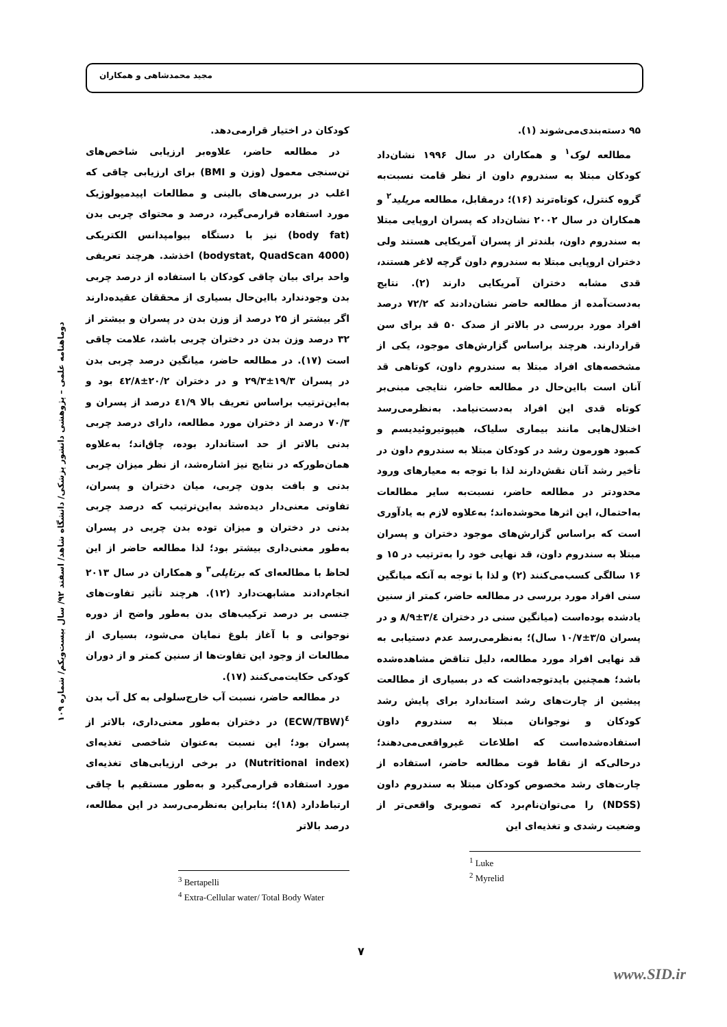مجید محمدشاهی و همکاران
۹۵ دسته‌بندی‌می‌شوند (۱).
مطالعه لوک<sup>۱</sup> و همکاران در سال ۱۹۹۶ نشان‌داد کودکان مبتلا به سندروم داون از نظر قامت نسبت‌به گروه کنترل، کوتاه‌ترند (۱۶)؛ درمقابل، مطالعه مریلید<sup>۲</sup> و همکاران در سال ۲۰۰۲ نشان‌داد که پسران اروپایی مبتلا به سندروم داون، بلندتر از پسران آمریکایی هستند ولی دختران اروپایی مبتلا به سندروم داون گرچه لاغر هستند، قدی مشابه دختران آمریکایی دارند (۲). نتایج به‌دست‌آمده از مطالعه حاضر نشان‌دادند که ۷۲/۲ درصد افراد مورد بررسی در بالاتر از صدک ۵۰ قد برای سن قراردارند. هرچند براساس گزارش‌های موجود، یکی از مشخصه‌های افراد مبتلا به سندروم داون، کوتاهی قد آنان است بااین‌حال در مطالعه حاضر، نتایجی مبنی‌بر کوتاه قدی این افراد به‌دست‌نیامد. به‌نظرمی‌رسد اختلال‌هایی مانند بیماری سلیاک، هیپوتیروئیدیسم و کمبود هورمون رشد در کودکان مبتلا به سندروم داون در تأخیر رشد آنان نقش‌دارند لذا با توجه به معیارهای ورود محدودتر در مطالعه حاضر، نسبت‌به سایر مطالعات به‌احتمال، این اثرها محوشده‌اند؛ به‌علاوه لازم به یادآوری است که براساس گزارش‌های موجود دختران و پسران مبتلا به سندروم داون، قد نهایی خود را به‌ترتیب در ۱۵ و ۱۶ سالگی کسب‌می‌کنند (۲) و لذا با توجه به آنکه میانگین سنی افراد مورد بررسی در مطالعه حاضر، کمتر از سنین یادشده بوده‌است (میانگین سنی در دختران ۳/٤±۸/۹ و در پسران ۳/۵±۱۰/۷ سال)؛ به‌نظرمی‌رسد عدم دستیابی به قد نهایی افراد مورد مطالعه، دلیل تناقض مشاهده‌شده باشد؛ همچنین بایدتوجه‌داشت که در بسیاری از مطالعت پیشین از چارت‌های رشد استاندارد برای پایش رشد کودکان و نوجوانان مبتلا به سندروم داون استفاده‌شده‌است که اطلاعات غیرواقعی‌می‌دهند؛ درحالی‌که از نقاط قوت مطالعه حاضر، استفاده از چارت‌های رشد مخصوص کودکان مبتلا به سندروم داون (NDSS) را می‌توان‌نام‌برد که تصویری واقعی‌تر از وضعیت رشدی و تغذیه‌ای این
<sup>1</sup> Luke
<sup>2</sup> Myrelid
کودکان در اختیار قرارمی‌دهد.
در مطالعه حاضر، علاوه‌بر ارزیابی شاخص‌های تن‌سنجی معمول (وزن و BMI) برای ارزیابی چاقی که اغلب در بررسی‌های بالینی و مطالعات اپیدمیولوژیک مورد استفاده قرارمی‌گیرد، درصد و محتوای چربی بدن (body fat) نیز با دستگاه بیوامپدانس الکتریکی (bodystat, QuadScan 4000) اخذشد. هرچند تعریفی واحد برای بیان چاقی کودکان با استفاده از درصد چربی بدن وجودندارد بااین‌حال بسیاری از محققان عقیده‌دارند اگر بیشتر از ۲۵ درصد از وزن بدن در پسران و بیشتر از ۳۲ درصد وزن بدن در دختران چربی باشد، علامت چاقی است (۱۷). در مطالعه حاضر، میانگین درصد چربی بدن در پسران ۱۹/۳±۲۹/۳ و در دختران ۲۰/۲±٤۲/۸ بود و به‌این‌ترتیب براساس تعریف بالا ٤۱/۹ درصد از پسران و ۷۰/۳ درصد از دختران مورد مطالعه، دارای درصد چربی بدنی بالاتر از حد استاندارد بوده، چاق‌اند؛ به‌علاوه همان‌طورکه در نتایج نیز اشاره‌شد، از نظر میزان چربی بدنی و بافت بدون چربی، میان دختران و پسران، تفاوتی معنی‌دار دیده‌شد به‌این‌ترتیب که درصد چربی بدنی در دختران و میزان توده بدن چربی در پسران به‌طور معنی‌داری بیشتر بود؛ لذا مطالعه حاضر از این لحاظ با مطالعه‌ای که برتاپلی<sup>۳</sup> و همکاران در سال ۲۰۱۳ انجام‌دادند مشابهت‌دارد (۱۲). هرچند تأثیر تفاوت‌های جنسی بر درصد ترکیب‌های بدن به‌طور واضح از دوره نوجوانی و با آغاز بلوغ نمایان می‌شود، بسیاری از مطالعات از وجود این تفاوت‌ها از سنین کمتر و از دوران کودکی حکایت‌می‌کنند (۱۷).
در مطالعه حاضر، نسبت آب خارج‌سلولی به کل آب بدن <sup>٤</sup>(ECW/TBW) در دختران به‌طور معنی‌داری، بالاتر از پسران بود؛ این نسبت به‌عنوان شاخصی تغذیه‌ای (Nutritional index) در برخی ارزیابی‌های تغذیه‌ای مورد استفاده قرارمی‌گیرد و به‌طور مستقیم با چاقی ارتباط‌دارد (۱۸)؛ بنابراین به‌نظرمی‌رسد در این مطالعه، درصد بالاتر
<sup>3</sup> Bertapelli
<sup>4</sup> Extra-Cellular water/ Total Body Water
دوماهنامه علمی – پژوهشی دانشور پزشکی/ دانشگاه شاهد/ اسفند ۹۲/ سال بیست‌ویکم/ شماره ۱۰۹
۷
www.SID.ir